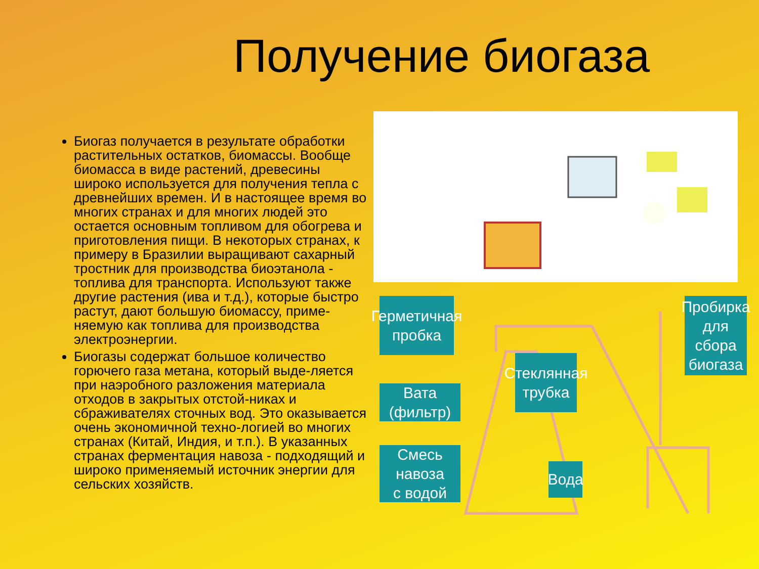Получение биогаза
Биогаз получается в результате обработки растительных остатков, биомассы. Вообще биомасса в виде растений, древесины широко используется для получения тепла с древнейших времен. И в настоящее время во многих странах и для многих людей это остается основным топливом для обогрева и приготовления пищи. В некоторых странах, к примеру в Бразилии выращивают сахарный тростник для производства биоэтанола - топлива для транспорта. Используют также другие растения (ива и т.д.), которые быстро растут, дают большую биомассу, приме-няемую как топлива для производства электроэнергии.
Биогазы содержат большое количество горючего газа метана, который выде-ляется при наэробного разложения материала отходов в закрытых отстой-никах и сбраживателях сточных вод. Это оказывается очень экономичной техно-логией во многих странах (Китай, Индия, и т.п.). В указанных странах ферментация навоза - подходящий и широко применяемый источник энергии для сельских хозяйств.
Герметичная
пробка
Вата (фильтр)
Смесь навоза
с водой
Стеклянная
трубка
Вода
Пробирка
для сбора
биогаза